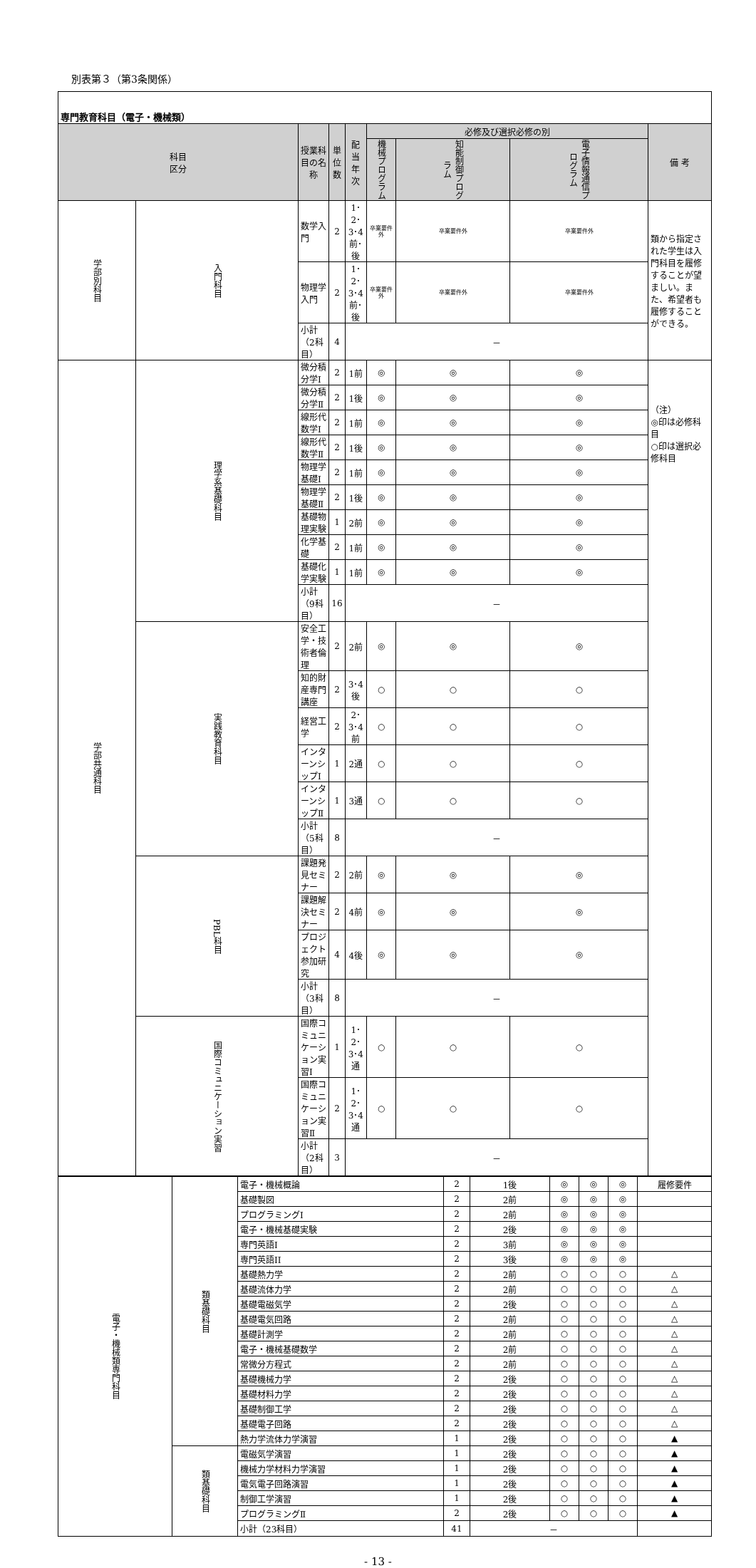別表第３（第3条関係）
| 専門教育科目（電子・機械類） | | | | | | | | |
| 科目 区分 | | 授業科目の名称 | 単 位 数 | 配当年次 | 必修及び選択必修の別 | | | 備 考 |
| | | | | | 機械プログラム | 知能制御プログラム | 電子情報通信プログラム | |
| 学部別科目 | 入門科目 | 数学入門 | 2 | 1･2･3･4前･後 | 卒業要件外 | 卒業要件外 | 卒業要件外 | 類から指定された学生は入門科目を履修することが望ましい。また、希望者も履修することができる。 |
| | | 物理学入門 | 2 | 1･2･3･4前･後 | 卒業要件外 | 卒業要件外 | 卒業要件外 | |
| | | 小計（2科目） | 4 | － | | | | |
| 学部共通科目 | 理学系基礎科目 | 微分積分学Ⅰ | 2 | 1前 | ◎ | ◎ | ◎ | （注） ◎印は必修科目 ○印は選択必修科目 |
| | | 微分積分学Ⅱ | 2 | 1後 | ◎ | ◎ | ◎ | |
| | | 線形代数学Ⅰ | 2 | 1前 | ◎ | ◎ | ◎ | |
| | | 線形代数学Ⅱ | 2 | 1後 | ◎ | ◎ | ◎ | |
| | | 物理学基礎Ⅰ | 2 | 1前 | ◎ | ◎ | ◎ | |
| | | 物理学基礎Ⅱ | 2 | 1後 | ◎ | ◎ | ◎ | |
| | | 基礎物理実験 | 1 | 2前 | ◎ | ◎ | ◎ | |
| | | 化学基礎 | 2 | 1前 | ◎ | ◎ | ◎ | |
| | | 基礎化学実験 | 1 | 1前 | ◎ | ◎ | ◎ | |
| | | 小計（9科目） | 16 | － | | | | |
| | 実践教育科目 | 安全工学・技術者倫理 | 2 | 2前 | ◎ | ◎ | ◎ | |
| | | 知的財産専門講座 | 2 | 3･4後 | ○ | ○ | ○ | |
| | | 経営工学 | 2 | 2･3･4前 | ○ | ○ | ○ | |
| | | インターンシップⅠ | 1 | 2通 | ○ | ○ | ○ | |
| | | インターンシップⅡ | 1 | 3通 | ○ | ○ | ○ | |
| | | 小計（5科目） | 8 | － | | | | |
| | PBL科目 | 課題発見セミナー | 2 | 2前 | ◎ | ◎ | ◎ | |
| | | 課題解決セミナー | 2 | 4前 | ◎ | ◎ | ◎ | |
| | | プロジェクト参加研究 | 4 | 4後 | ◎ | ◎ | ◎ | |
| | | 小計（3科目） | 8 | － | | | | |
| | 国際コミュニケーション実習 | 国際コミュニケーション実習Ⅰ | 1 | 1･2･3･4通 | ○ | ○ | ○ | |
| | | 国際コミュニケーション実習Ⅱ | 2 | 1･2･3･4通 | ○ | ○ | ○ | |
| | | 小計（2科目） | 3 | － | | | | |
| 電子・機械類専門科目 | 類基礎科目 | 電子・機械概論 | 2 | 1後 | ◎ | ◎ | ◎ | 履修要件 |
| | | 基礎製図 | 2 | 2前 | ◎ | ◎ | ◎ | |
| | | プログラミングI | 2 | 2前 | ◎ | ◎ | ◎ | |
| | | 電子・機械基礎実験 | 2 | 2後 | ◎ | ◎ | ◎ | |
| | | 専門英語I | 2 | 3前 | ◎ | ◎ | ◎ | |
| | | 専門英語II | 2 | 3後 | ◎ | ◎ | ◎ | |
| | | 基礎熱力学 | 2 | 2前 | ○ | ○ | ○ | △ |
| | | 基礎流体力学 | 2 | 2前 | ○ | ○ | ○ | △ |
| | | 基礎電磁気学 | 2 | 2後 | ○ | ○ | ○ | △ |
| | | 基礎電気回路 | 2 | 2前 | ○ | ○ | ○ | △ |
| | | 基礎計測学 | 2 | 2前 | ○ | ○ | ○ | △ |
| | | 電子・機械基礎数学 | 2 | 2前 | ○ | ○ | ○ | △ |
| | | 常微分方程式 | 2 | 2前 | ○ | ○ | ○ | △ |
| | | 基礎機械力学 | 2 | 2後 | ○ | ○ | ○ | △ |
| | | 基礎材料力学 | 2 | 2後 | ○ | ○ | ○ | △ |
| | | 基礎制御工学 | 2 | 2後 | ○ | ○ | ○ | △ |
| | | 基礎電子回路 | 2 | 2後 | ○ | ○ | ○ | △ |
| | | 熱力学流体力学演習 | 1 | 2後 | ○ | ○ | ○ | ▲ |
| | 類基礎科目 | 電磁気学演習 | 1 | 2後 | ○ | ○ | ○ | ▲ |
| | | 機械力学材料力学演習 | 1 | 2後 | ○ | ○ | ○ | ▲ |
| | | 電気電子回路演習 | 1 | 2後 | ○ | ○ | ○ | ▲ |
| | | 制御工学演習 | 1 | 2後 | ○ | ○ | ○ | ▲ |
| | | プログラミングⅡ | 2 | 2後 | ○ | ○ | ○ | ▲ |
| | | 小計（23科目） | 41 | － | | | | |
- 13 -